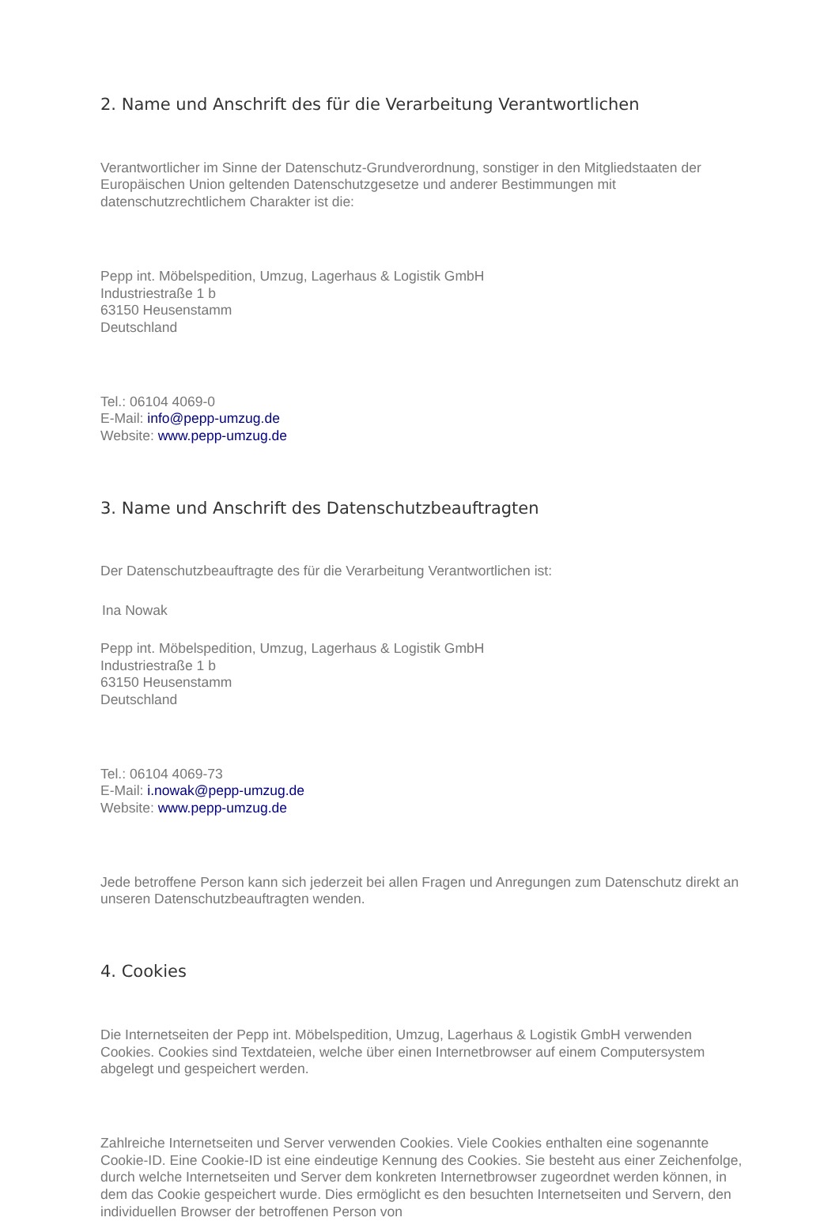2. Name und Anschrift des für die Verarbeitung Verantwortlichen
Verantwortlicher im Sinne der Datenschutz-Grundverordnung, sonstiger in den Mitgliedstaaten der Europäischen Union geltenden Datenschutzgesetze und anderer Bestimmungen mit datenschutzrechtlichem Charakter ist die:
Pepp int. Möbelspedition, Umzug, Lagerhaus & Logistik GmbH
Industriestraße 1 b
63150 Heusenstamm
Deutschland
Tel.: 06104 4069-0
E-Mail: info@pepp-umzug.de
Website: www.pepp-umzug.de
3. Name und Anschrift des Datenschutzbeauftragten
Der Datenschutzbeauftragte des für die Verarbeitung Verantwortlichen ist:
Ina Nowak
Pepp int. Möbelspedition, Umzug, Lagerhaus & Logistik GmbH
Industriestraße 1 b
63150 Heusenstamm
Deutschland
Tel.: 06104 4069-73
E-Mail: i.nowak@pepp-umzug.de
Website: www.pepp-umzug.de
Jede betroffene Person kann sich jederzeit bei allen Fragen und Anregungen zum Datenschutz direkt an unseren Datenschutzbeauftragten wenden.
4. Cookies
Die Internetseiten der Pepp int. Möbelspedition, Umzug, Lagerhaus & Logistik GmbH verwenden Cookies. Cookies sind Textdateien, welche über einen Internetbrowser auf einem Computersystem abgelegt und gespeichert werden.
Zahlreiche Internetseiten und Server verwenden Cookies. Viele Cookies enthalten eine sogenannte Cookie-ID. Eine Cookie-ID ist eine eindeutige Kennung des Cookies. Sie besteht aus einer Zeichenfolge, durch welche Internetseiten und Server dem konkreten Internetbrowser zugeordnet werden können, in dem das Cookie gespeichert wurde. Dies ermöglicht es den besuchten Internetseiten und Servern, den individuellen Browser der betroffenen Person von